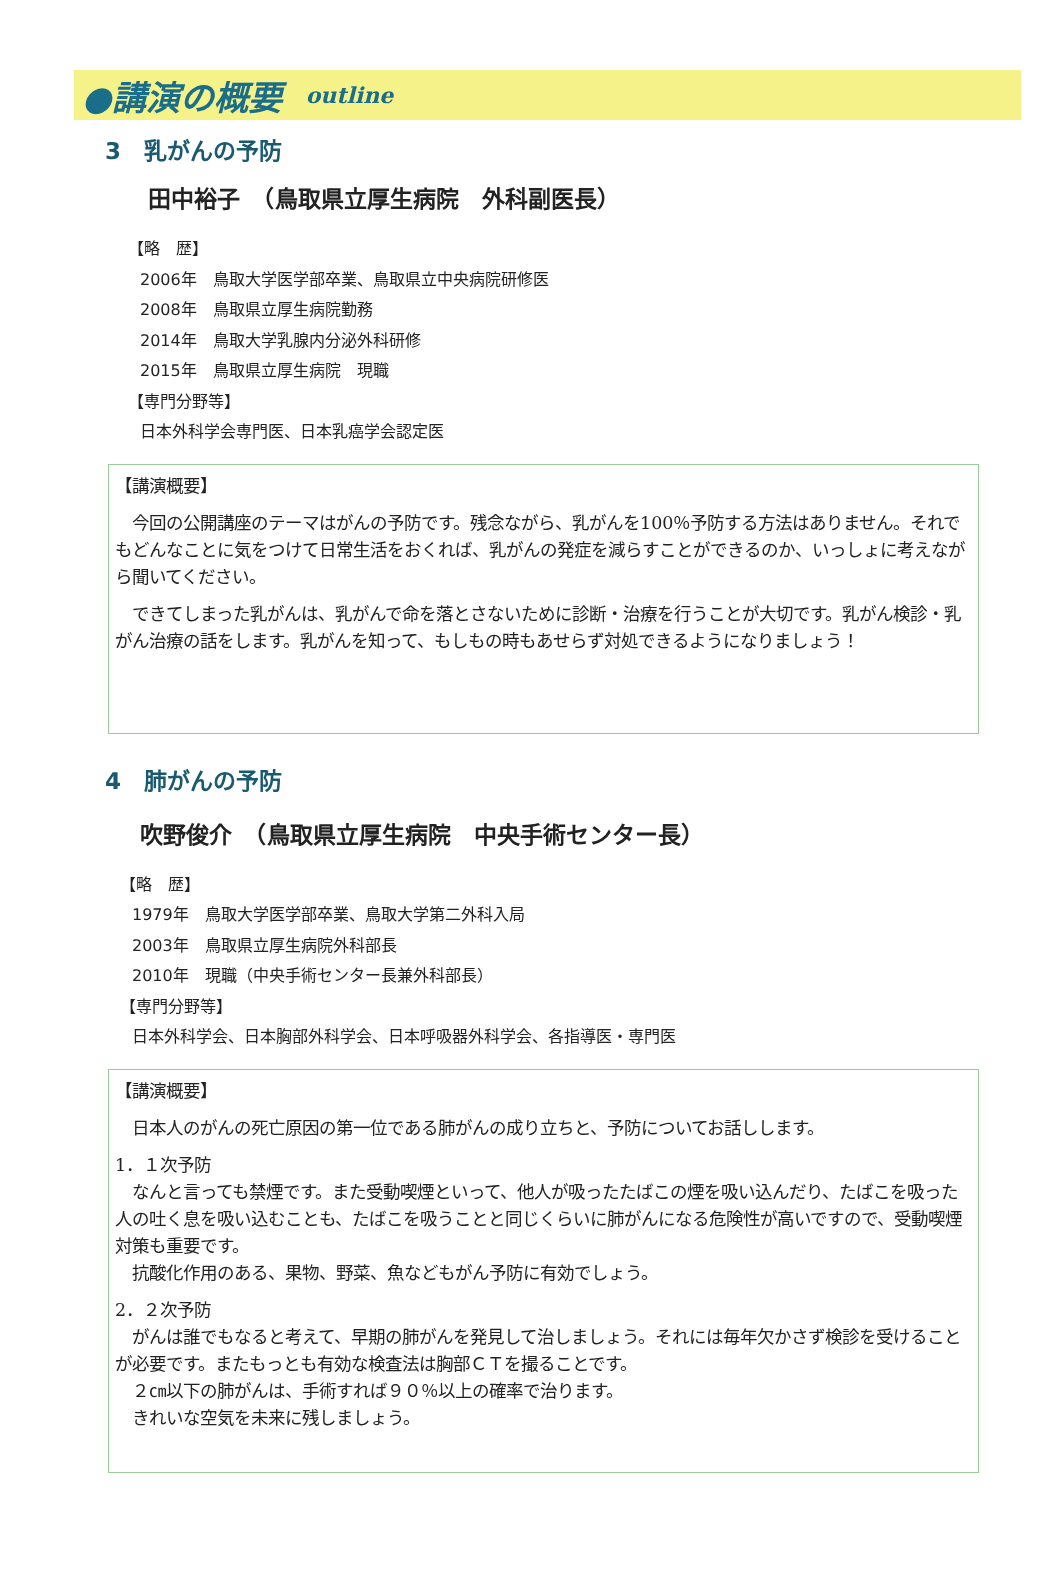●講演の概要 outline
3　乳がんの予防
田中裕子　（鳥取県立厚生病院　外科副医長）
【略　歴】
2006年　鳥取大学医学部卒業、鳥取県立中央病院研修医
2008年　鳥取県立厚生病院勤務
2014年　鳥取大学乳腺内分泌外科研修
2015年　鳥取県立厚生病院　現職
【専門分野等】
日本外科学会専門医、日本乳癌学会認定医
【講演概要】
　今回の公開講座のテーマはがんの予防です。残念ながら、乳がんを100％予防する方法はありません。それでもどんなことに気をつけて日常生活をおくれば、乳がんの発症を減らすことができるのか、いっしょに考えながら聞いてください。
　できてしまった乳がんは、乳がんで命を落とさないために診断・治療を行うことが大切です。乳がん検診・乳がん治療の話をします。乳がんを知って、もしもの時もあせらず対処できるようになりましょう！
4　肺がんの予防
吹野俊介　（鳥取県立厚生病院　中央手術センター長）
【略　歴】
1979年　鳥取大学医学部卒業、鳥取大学第二外科入局
2003年　鳥取県立厚生病院外科部長
2010年　現職（中央手術センター長兼外科部長）
【専門分野等】
日本外科学会、日本胸部外科学会、日本呼吸器外科学会、各指導医・専門医
【講演概要】
　日本人のがんの死亡原因の第一位である肺がんの成り立ちと、予防についてお話しします。
1．１次予防
　なんと言っても禁煙です。また受動喫煙といって、他人が吸ったたばこの煙を吸い込んだり、たばこを吸った人の吐く息を吸い込むことも、たばこを吸うことと同じくらいに肺がんになる危険性が高いですので、受動喫煙対策も重要です。
　抗酸化作用のある、果物、野菜、魚などもがん予防に有効でしょう。
2．２次予防
　がんは誰でもなると考えて、早期の肺がんを発見して治しましょう。それには毎年欠かさず検診を受けることが必要です。またもっとも有効な検査法は胸部ＣＴを撮ることです。
　２㎝以下の肺がんは、手術すれば９０％以上の確率で治ります。
　きれいな空気を未来に残しましょう。